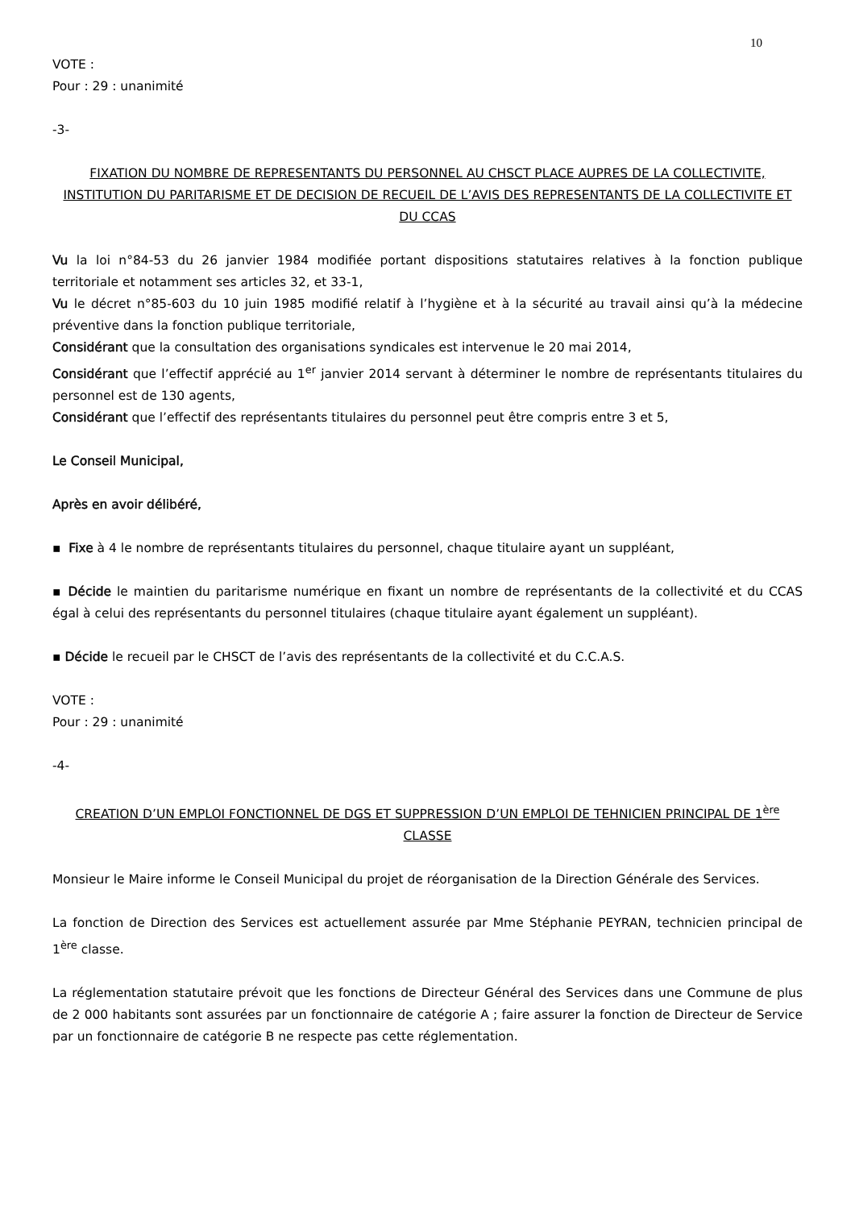10
VOTE :
Pour : 29 : unanimité
-3-
FIXATION DU NOMBRE DE REPRESENTANTS DU PERSONNEL AU CHSCT PLACE AUPRES DE LA COLLECTIVITE, INSTITUTION DU PARITARISME ET DE DECISION DE RECUEIL DE L’AVIS DES REPRESENTANTS DE LA COLLECTIVITE ET DU CCAS
Vu la loi n°84-53 du 26 janvier 1984 modifiée portant dispositions statutaires relatives à la fonction publique territoriale et notamment ses articles 32, et 33-1,
Vu le décret n°85-603 du 10 juin 1985 modifié relatif à l’hygiène et à la sécurité au travail ainsi qu’à la médecine préventive dans la fonction publique territoriale,
Considérant que la consultation des organisations syndicales est intervenue le 20 mai 2014,
Considérant que l’effectif apprécié au 1<sup>er</sup> janvier 2014 servant à déterminer le nombre de représentants titulaires du personnel est de 130 agents,
Considérant que l’effectif des représentants titulaires du personnel peut être compris entre 3 et 5,
Le Conseil Municipal,
Après en avoir délibéré,
▪ Fixe à 4 le nombre de représentants titulaires du personnel, chaque titulaire ayant un suppléant,
▪ Décide le maintien du paritarisme numérique en fixant un nombre de représentants de la collectivité et du CCAS égal à celui des représentants du personnel titulaires (chaque titulaire ayant également un suppléant).
▪ Décide le recueil par le CHSCT de l’avis des représentants de la collectivité et du C.C.A.S.
VOTE :
Pour : 29 : unanimité
-4-
CREATION D’UN EMPLOI FONCTIONNEL DE DGS ET SUPPRESSION D’UN EMPLOI DE TEHNICIEN PRINCIPAL DE 1<sup>ère</sup> CLASSE
Monsieur le Maire informe le Conseil Municipal du projet de réorganisation de la Direction Générale des Services.
La fonction de Direction des Services est actuellement assurée par Mme Stéphanie PEYRAN, technicien principal de 1<sup>ère</sup> classe.
La réglementation statutaire prévoit que les fonctions de Directeur Général des Services dans une Commune de plus de 2 000 habitants sont assurées par un fonctionnaire de catégorie A ; faire assurer la fonction de Directeur de Service par un fonctionnaire de catégorie B ne respecte pas cette réglementation.